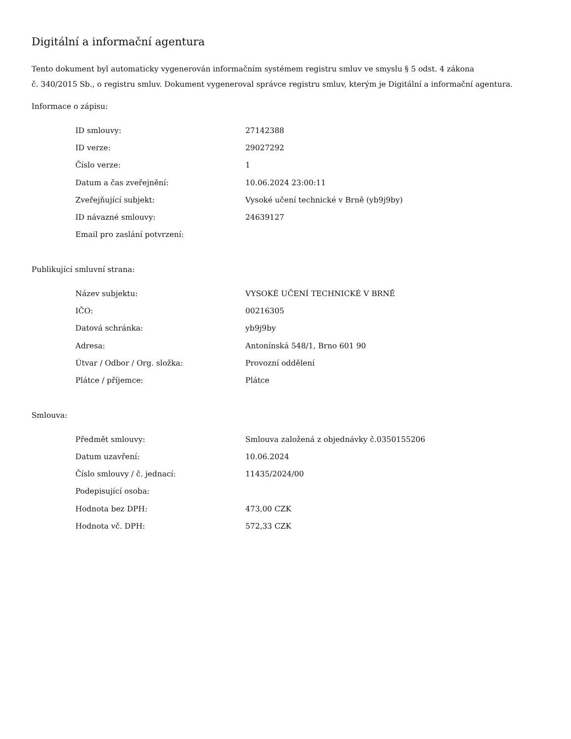Digitální a informační agentura
Tento dokument byl automaticky vygenerován informačním systémem registru smluv ve smyslu § 5 odst. 4 zákona
č. 340/2015 Sb., o registru smluv. Dokument vygeneroval správce registru smluv, kterým je Digitální a informační agentura.
Informace o zápisu:
| ID smlouvy: | 27142388 |
| ID verze: | 29027292 |
| Číslo verze: | 1 |
| Datum a čas zveřejnění: | 10.06.2024 23:00:11 |
| Zveřejňující subjekt: | Vysoké učení technické v Brně (yb9j9by) |
| ID návazné smlouvy: | 24639127 |
| Email pro zaslání potvrzení: | |
Publikující smluvní strana:
| Název subjektu: | VYSOKÉ UČENÍ TECHNICKÉ V BRNĚ |
| IČO: | 00216305 |
| Datová schránka: | yb9j9by |
| Adresa: | Antonínská 548/1, Brno 601 90 |
| Útvar / Odbor / Org. složka: | Provozní oddělení |
| Plátce / příjemce: | Plátce |
Smlouva:
| Předmět smlouvy: | Smlouva založená z objednávky č.0350155206 |
| Datum uzavření: | 10.06.2024 |
| Číslo smlouvy / č. jednací: | 11435/2024/00 |
| Podepisující osoba: | |
| Hodnota bez DPH: | 473,00 CZK |
| Hodnota vč. DPH: | 572,33 CZK |